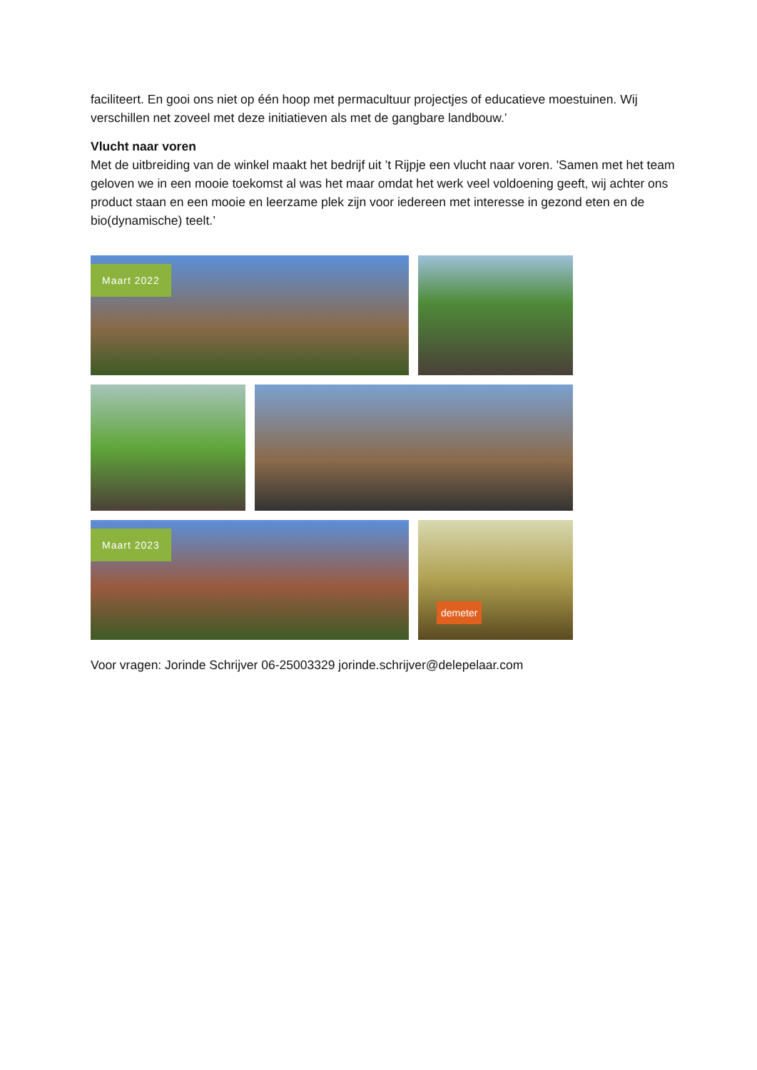faciliteert. En gooi ons niet op één hoop met permacultuur projectjes of educatieve moestuinen. Wij verschillen net zoveel met deze initiatieven als met de gangbare landbouw.’
Vlucht naar voren
Met de uitbreiding van de winkel maakt het bedrijf uit ’t Rijpje een vlucht naar voren. 'Samen met het team geloven we in een mooie toekomst al was het maar omdat het werk veel voldoening geeft, wij achter ons product staan en een mooie en leerzame plek zijn voor iedereen met interesse in gezond eten en de bio(dynamische) teelt.’
Maart 2022
Maart 2023
demeter
Voor vragen: Jorinde Schrijver 06-25003329 jorinde.schrijver@delepelaar.com